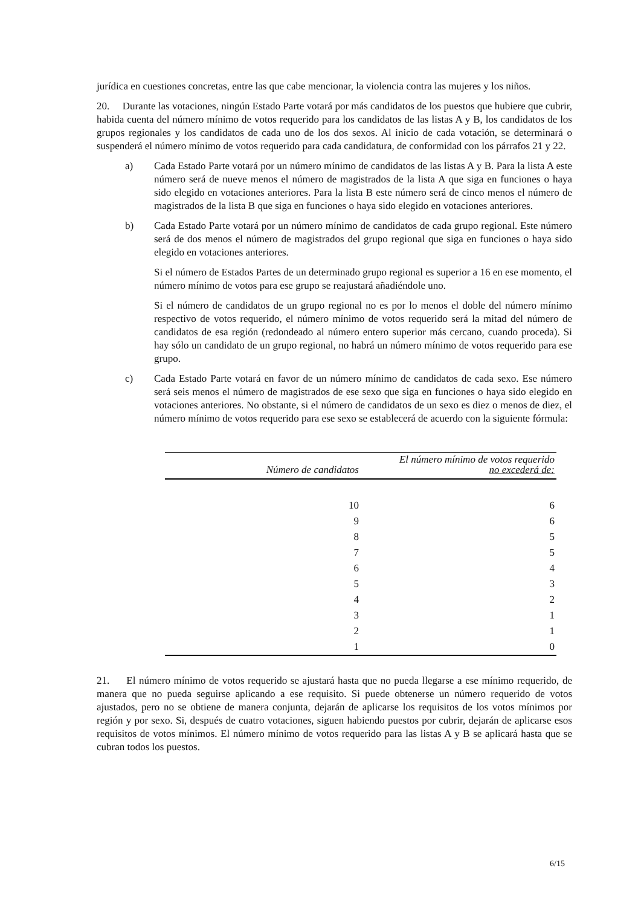jurídica en cuestiones concretas, entre las que cabe mencionar, la violencia contra las mujeres y los niños.
20. Durante las votaciones, ningún Estado Parte votará por más candidatos de los puestos que hubiere que cubrir, habida cuenta del número mínimo de votos requerido para los candidatos de las listas A y B, los candidatos de los grupos regionales y los candidatos de cada uno de los dos sexos. Al inicio de cada votación, se determinará o suspenderá el número mínimo de votos requerido para cada candidatura, de conformidad con los párrafos 21 y 22.
a) Cada Estado Parte votará por un número mínimo de candidatos de las listas A y B. Para la lista A este número será de nueve menos el número de magistrados de la lista A que siga en funciones o haya sido elegido en votaciones anteriores. Para la lista B este número será de cinco menos el número de magistrados de la lista B que siga en funciones o haya sido elegido en votaciones anteriores.
b) Cada Estado Parte votará por un número mínimo de candidatos de cada grupo regional. Este número será de dos menos el número de magistrados del grupo regional que siga en funciones o haya sido elegido en votaciones anteriores.
Si el número de Estados Partes de un determinado grupo regional es superior a 16 en ese momento, el número mínimo de votos para ese grupo se reajustará añadiéndole uno.
Si el número de candidatos de un grupo regional no es por lo menos el doble del número mínimo respectivo de votos requerido, el número mínimo de votos requerido será la mitad del número de candidatos de esa región (redondeado al número entero superior más cercano, cuando proceda). Si hay sólo un candidato de un grupo regional, no habrá un número mínimo de votos requerido para ese grupo.
c) Cada Estado Parte votará en favor de un número mínimo de candidatos de cada sexo. Ese número será seis menos el número de magistrados de ese sexo que siga en funciones o haya sido elegido en votaciones anteriores. No obstante, si el número de candidatos de un sexo es diez o menos de diez, el número mínimo de votos requerido para ese sexo se establecerá de acuerdo con la siguiente fórmula:
| Número de candidatos | El número mínimo de votos requerido no excederá de: |
| --- | --- |
| 10 | 6 |
| 9 | 6 |
| 8 | 5 |
| 7 | 5 |
| 6 | 4 |
| 5 | 3 |
| 4 | 2 |
| 3 | 1 |
| 2 | 1 |
| 1 | 0 |
21. El número mínimo de votos requerido se ajustará hasta que no pueda llegarse a ese mínimo requerido, de manera que no pueda seguirse aplicando a ese requisito. Si puede obtenerse un número requerido de votos ajustados, pero no se obtiene de manera conjunta, dejarán de aplicarse los requisitos de los votos mínimos por región y por sexo. Si, después de cuatro votaciones, siguen habiendo puestos por cubrir, dejarán de aplicarse esos requisitos de votos mínimos. El número mínimo de votos requerido para las listas A y B se aplicará hasta que se cubran todos los puestos.
6/15